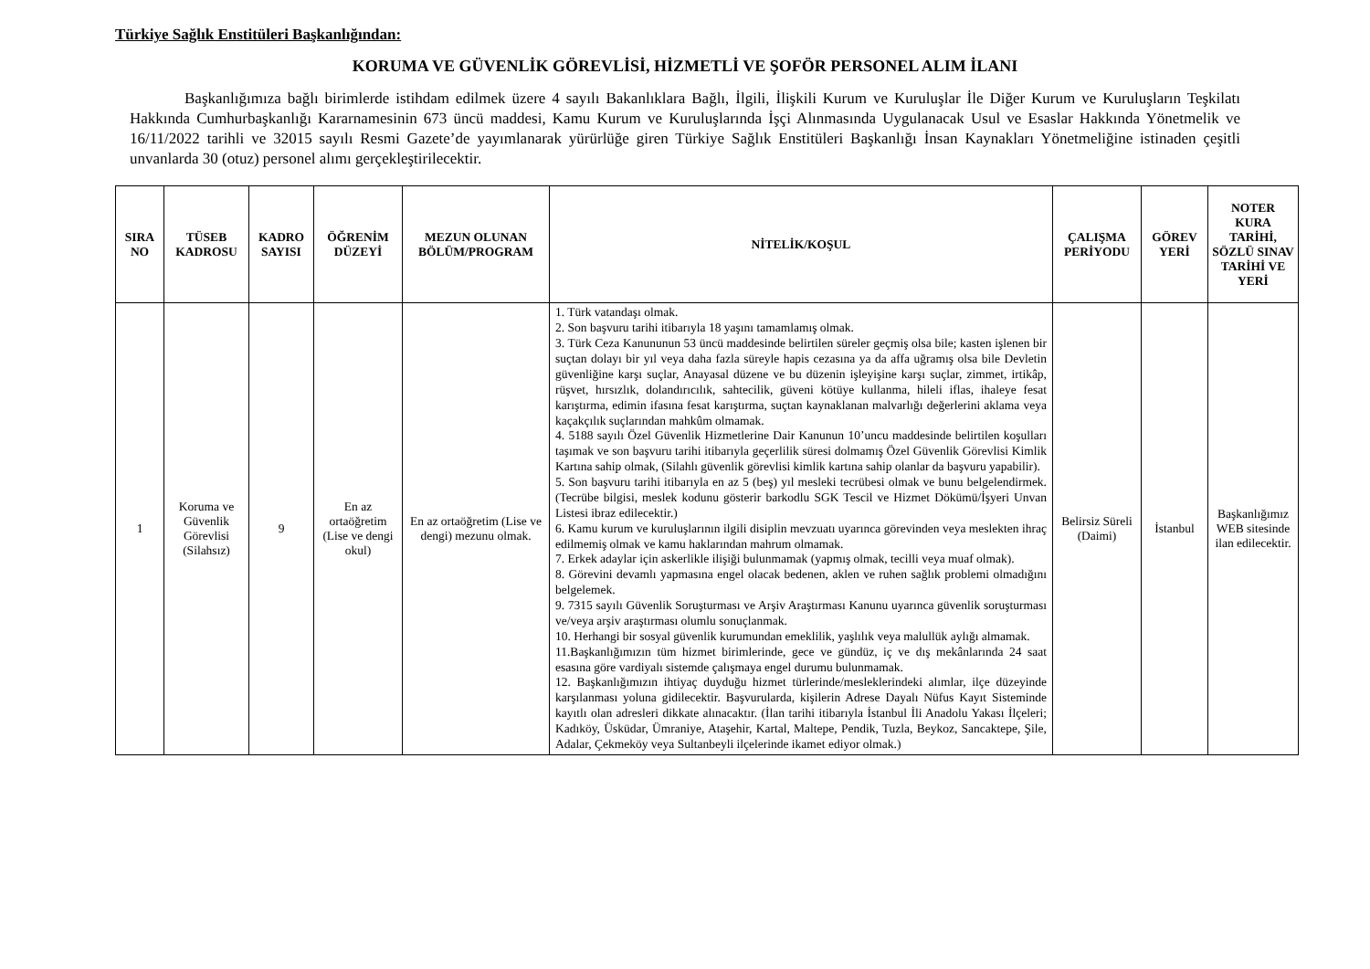Türkiye Sağlık Enstitüleri Başkanlığından:
KORUMA VE GÜVENLİK GÖREVLİSİ, HİZMETLİ VE ŞOFÖR PERSONEL ALIM İLANI
Başkanlığımıza bağlı birimlerde istihdam edilmek üzere 4 sayılı Bakanlıklara Bağlı, İlgili, İlişkili Kurum ve Kuruluşlar İle Diğer Kurum ve Kuruluşların Teşkilatı Hakkında Cumhurbaşkanlığı Kararnamesinin 673 üncü maddesi, Kamu Kurum ve Kuruluşlarında İşçi Alınmasında Uygulanacak Usul ve Esaslar Hakkında Yönetmelik ve 16/11/2022 tarihli ve 32015 sayılı Resmi Gazete’de yayımlanarak yürürlüğe giren Türkiye Sağlık Enstitüleri Başkanlığı İnsan Kaynakları Yönetmeliğine istinaden çeşitli unvanlarda 30 (otuz) personel alımı gerçekleştirilecektir.
| SIRA NO | TÜSEB KADROSU | KADRO SAYISI | ÖĞRENİM DÜZEYİ | MEZUN OLUNAN BÖLÜM/PROGRAM | NİTELİK/KOŞUL | ÇALIŞMA PERİYODU | GÖREV YERİ | NOTER KURA TARİHİ, SÖZLÜ SINAV TARİHİ VE YERİ |
| --- | --- | --- | --- | --- | --- | --- | --- | --- |
| 1 | Koruma ve Güvenlik Görevlisi (Silahsız) | 9 | En az ortaöğretim (Lise ve dengi okul) | En az ortaöğretim (Lise ve dengi) mezunu olmak. | 1. Türk vatandaşı olmak. 2. Son başvuru tarihi itibarıyla 18 yaşını tamamlamış olmak. 3. Türk Ceza Kanununun 53 üncü maddesinde belirtilen süreler geçmiş olsa bile; kasten işlenen bir suçtan dolayı bir yıl veya daha fazla süreyle hapis cezasına ya da affa uğramış olsa bile Devletin güvenliğine karşı suçlar, Anayasal düzene ve bu düzenin işleyişine karşı suçlar, zimmet, irtikâp, rüşvet, hırsızlık, dolandırıcılık, sahtecilik, güveni kötüye kullanma, hileli iflas, ihaleye fesat karıştırma, edimin ifasına fesat karıştırma, suçtan kaynaklanan malvarlığı değerlerini aklama veya kaçakçılık suçlarından mahkûm olmamak. 4. 5188 sayılı Özel Güvenlik Hizmetlerine Dair Kanunun 10’uncu maddesinde belirtilen koşulları taşımak ve son başvuru tarihi itibarıyla geçerlilik süresi dolmamış Özel Güvenlik Görevlisi Kimlik Kartına sahip olmak, (Silahlı güvenlik görevlisi kimlik kartına sahip olanlar da başvuru yapabilir). 5. Son başvuru tarihi itibarıyla en az 5 (beş) yıl mesleki tecrübesi olmak ve bunu belgelendirmek. (Tecrübe bilgisi, meslek kodunu gösterir barkodlu SGK Tescil ve Hizmet Dökümü/İşyeri Unvan Listesi ibraz edilecektir.) 6. Kamu kurum ve kuruluşlarının ilgili disiplin mevzuatı uyarınca görevinden veya meslekten ihraç edilmemiş olmak ve kamu haklarından mahrum olmamak. 7. Erkek adaylar için askerlikle ilişiği bulunmamak (yapmış olmak, tecilli veya muaf olmak). 8. Görevini devamlı yapmasına engel olacak bedenen, aklen ve ruhen sağlık problemi olmadığını belgelemek. 9. 7315 sayılı Güvenlik Soruşturması ve Arşiv Araştırması Kanunu uyarınca güvenlik soruşturması ve/veya arşiv araştırması olumlu sonuçlanmak. 10. Herhangi bir sosyal güvenlik kurumundan emeklilik, yaşlılık veya malullük aylığı almamak. 11.Başkanlığımızın tüm hizmet birimlerinde, gece ve gündüz, iç ve dış mekânlarında 24 saat esasına göre vardiyalı sistemde çalışmaya engel durumu bulunmamak. 12. Başkanlığımızın ihtiyaç duyduğu hizmet türlerinde/mesleklerindeki alımlar, ilçe düzeyinde karşılanması yoluna gidilecektir. Başvurularda, kişilerin Adrese Dayalı Nüfus Kayıt Sisteminde kayıtlı olan adresleri dikkate alınacaktır. (İlan tarihi itibarıyla İstanbul İli Anadolu Yakası İlçeleri; Kadıköy, Üsküdar, Ümraniye, Ataşehir, Kartal, Maltepe, Pendik, Tuzla, Beykoz, Sancaktepe, Şile, Adalar, Çekmeköy veya Sultanbeyli ilçelerinde ikamet ediyor olmak.) | Belirsiz Süreli (Daimi) | İstanbul | Başkanlığımız WEB sitesinde ilan edilecektir. |